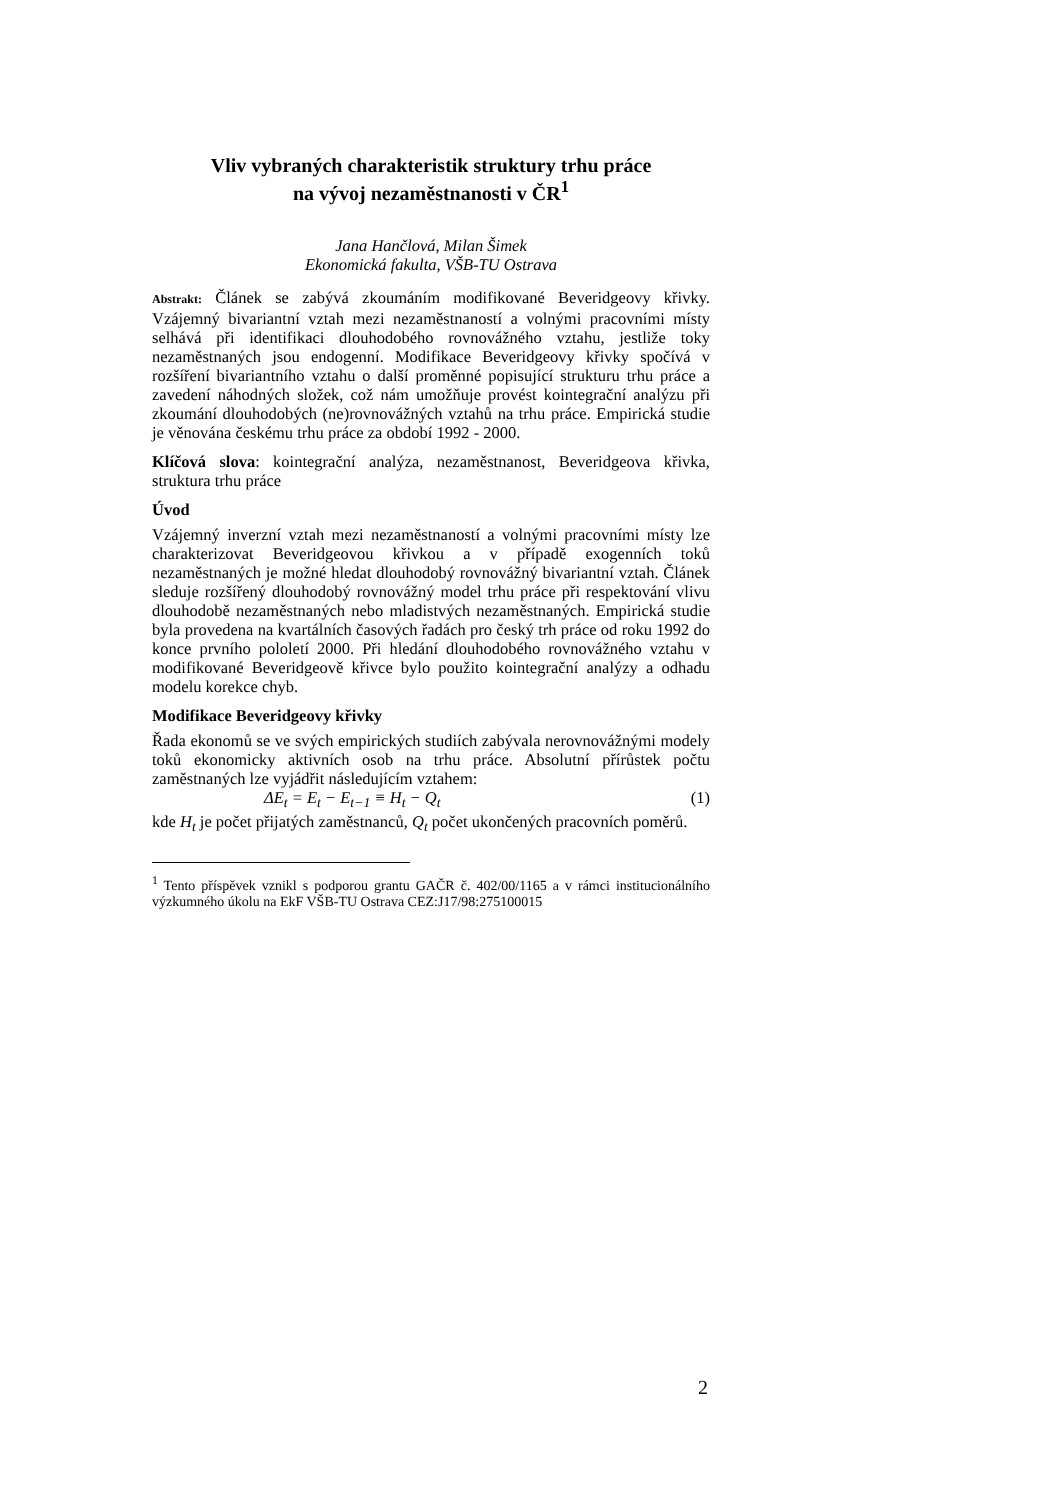Vliv vybraných charakteristik struktury trhu práce
na vývoj nezaměstnanosti v ČR<sup>1</sup>
Jana Hančlová, Milan Šimek
Ekonomická fakulta, VŠB-TU Ostrava
Abstrakt: Článek se zabývá zkoumáním modifikované Beveridgeovy křivky. Vzájemný bivariantní vztah mezi nezaměstnaností a volnými pracovními místy selhává při identifikaci dlouhodobého rovnovážného vztahu, jestliže toky nezaměstnaných jsou endogenní. Modifikace Beveridgeovy křivky spočívá v rozšíření bivariantního vztahu o další proměnné popisující strukturu trhu práce a zavedení náhodných složek, což nám umožňuje provést kointegrační analýzu při zkoumání dlouhodobých (ne)rovnovážných vztahů na trhu práce. Empirická studie je věnována českému trhu práce za období 1992 - 2000.
Klíčová slova: kointegrační analýza, nezaměstnanost, Beveridgeova křivka, struktura trhu práce
Úvod
Vzájemný inverzní vztah mezi nezaměstnaností a volnými pracovními místy lze charakterizovat Beveridgeovou křivkou a v případě exogenních toků nezaměstnaných je možné hledat dlouhodobý rovnovážný bivariantní vztah. Článek sleduje rozšířený dlouhodobý rovnovážný model trhu práce při respektování vlivu dlouhodobě nezaměstnaných nebo mladistvých nezaměstnaných. Empirická studie byla provedena na kvartálních časových řadách pro český trh práce od roku 1992 do konce prvního pololetí 2000. Při hledání dlouhodobého rovnovážného vztahu v modifikované Beveridgeově křivce bylo použito kointegrační analýzy a odhadu modelu korekce chyb.
Modifikace Beveridgeovy křivky
Řada ekonomů se ve svých empirických studiích zabývala nerovnovážnými modely toků ekonomicky aktivních osob na trhu práce. Absolutní přírůstek počtu zaměstnaných lze vyjádřit následujícím vztahem:
ΔE<sub>t</sub> = E<sub>t</sub> − E<sub>t−1</sub> ≡ H<sub>t</sub> − Q<sub>t</sub> (1)
kde H<sub>t</sub> je počet přijatých zaměstnanců, Q<sub>t</sub> počet ukončených pracovních poměrů.
<sup>1</sup> Tento příspěvek vznikl s podporou grantu GAČR č. 402/00/1165 a v rámci institucionálního výzkumného úkolu na EkF VŠB-TU Ostrava CEZ:J17/98:275100015
2